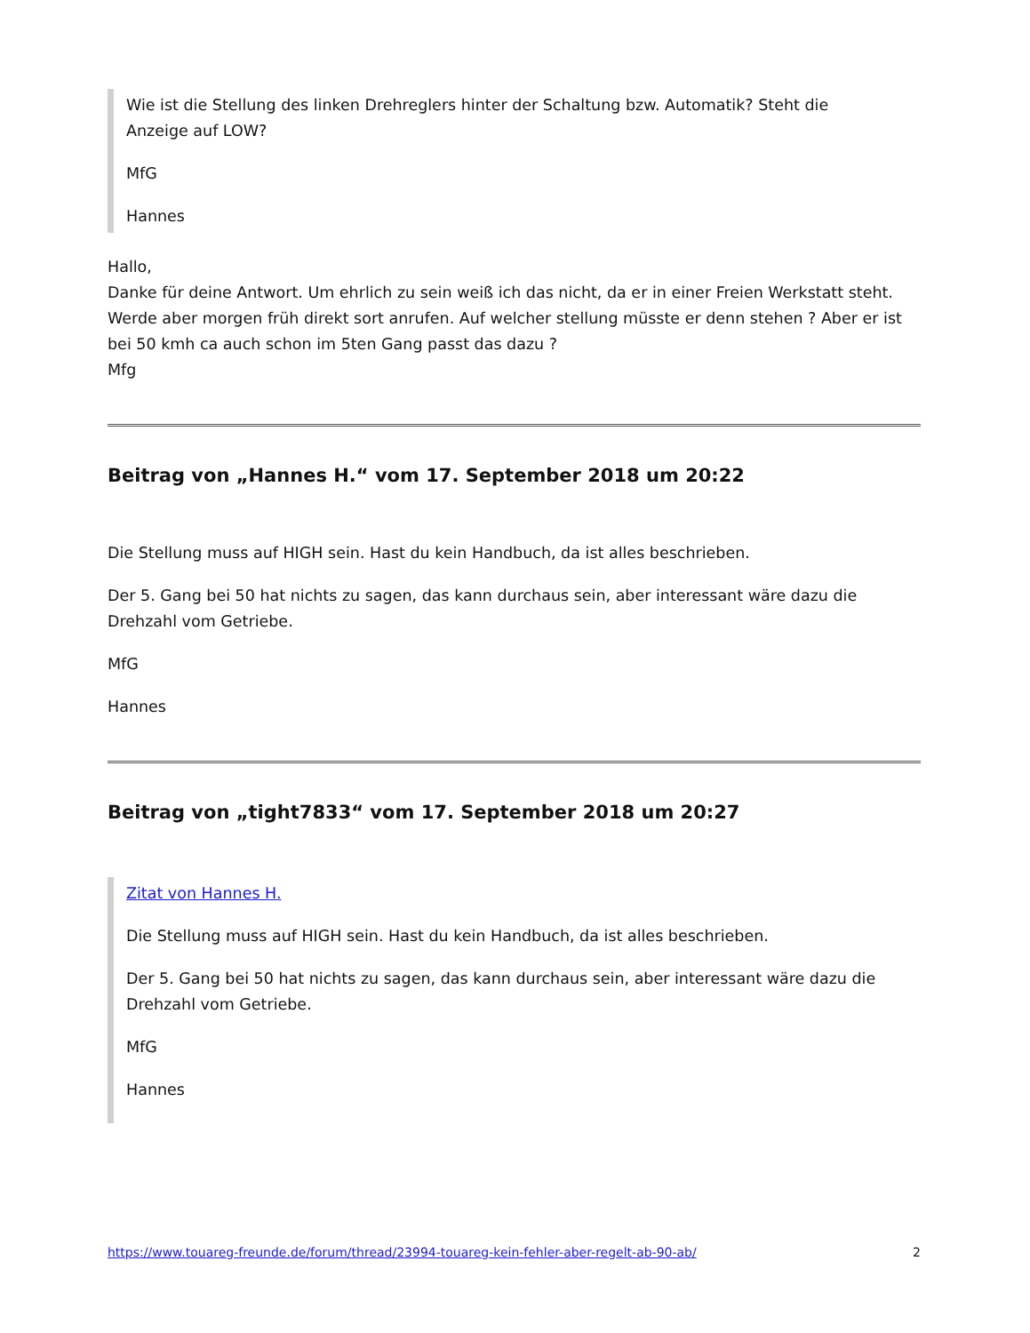Wie ist die Stellung des linken Drehreglers hinter der Schaltung bzw. Automatik? Steht die Anzeige auf LOW?
MfG
Hannes
Hallo,
Danke für deine Antwort. Um ehrlich zu sein weiß ich das nicht, da er in einer Freien Werkstatt steht. Werde aber morgen früh direkt sort anrufen. Auf welcher stellung müsste er denn stehen ? Aber er ist bei 50 kmh ca auch schon im 5ten Gang passt das dazu ?
Mfg
Beitrag von „Hannes H.“ vom 17. September 2018 um 20:22
Die Stellung muss auf HIGH sein. Hast du kein Handbuch, da ist alles beschrieben.
Der 5. Gang bei 50 hat nichts zu sagen, das kann durchaus sein, aber interessant wäre dazu die Drehzahl vom Getriebe.
MfG
Hannes
Beitrag von „tight7833“ vom 17. September 2018 um 20:27
Zitat von Hannes H.
Die Stellung muss auf HIGH sein. Hast du kein Handbuch, da ist alles beschrieben.
Der 5. Gang bei 50 hat nichts zu sagen, das kann durchaus sein, aber interessant wäre dazu die Drehzahl vom Getriebe.
MfG
Hannes
https://www.touareg-freunde.de/forum/thread/23994-touareg-kein-fehler-aber-regelt-ab-90-ab/ 2